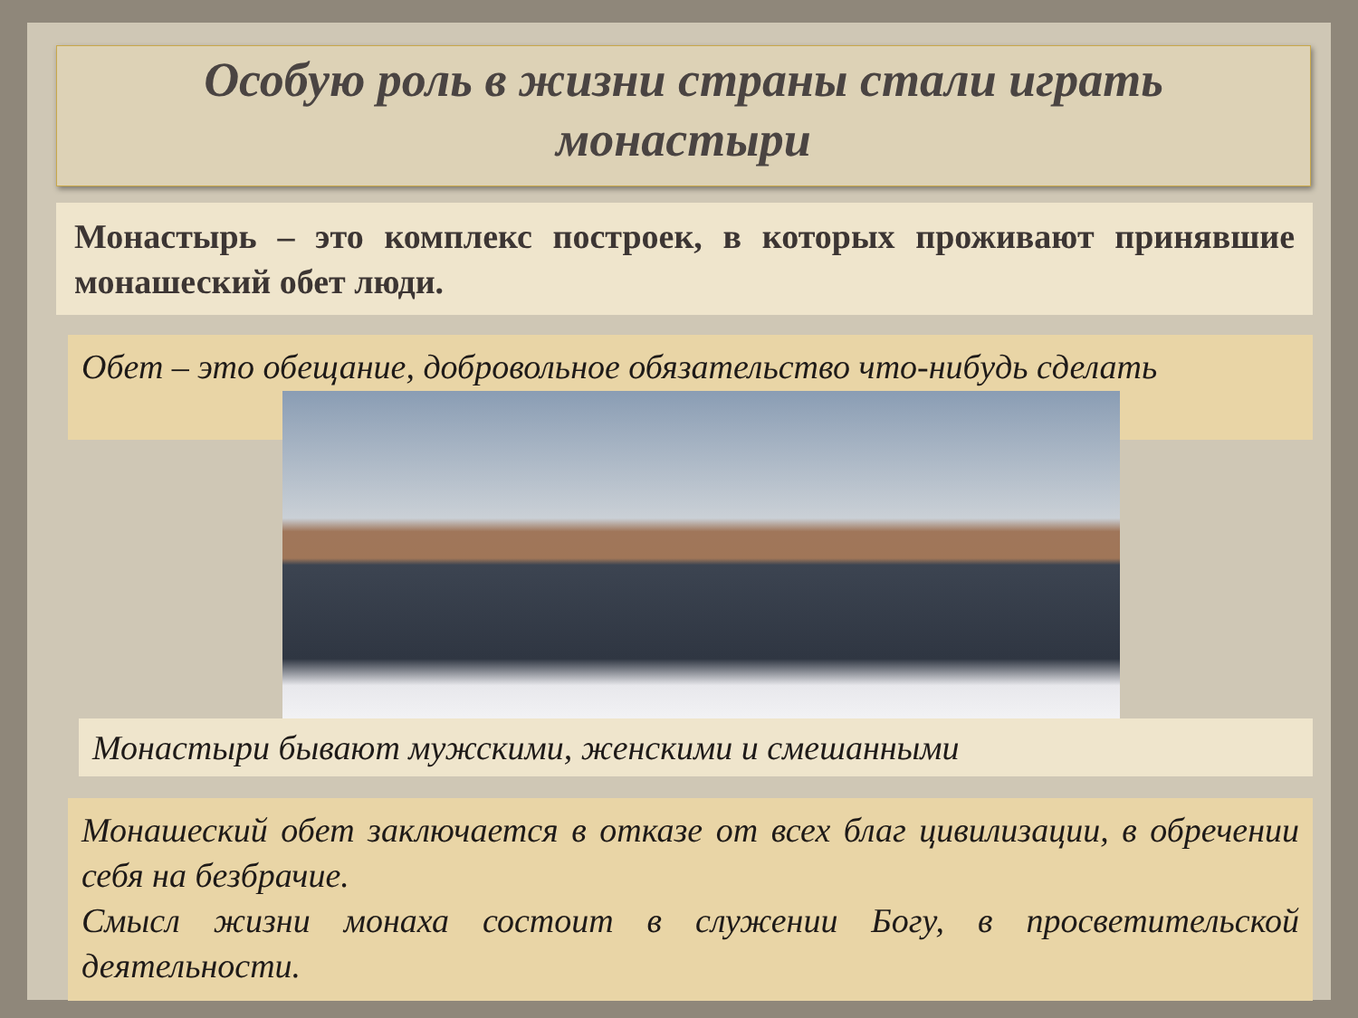Особую роль в жизни страны стали играть
монастыри
Монастырь – это комплекс построек, в которых проживают принявшие монашеский обет люди.
Обет – это обещание, добровольное обязательство что-нибудь сделать
Монастыри бывают мужскими, женскими и смешанными
Монашеский обет заключается в отказе от всех благ цивилизации, в обречении себя на безбрачие.
Смысл жизни монаха состоит в служении Богу, в просветительской деятельности.